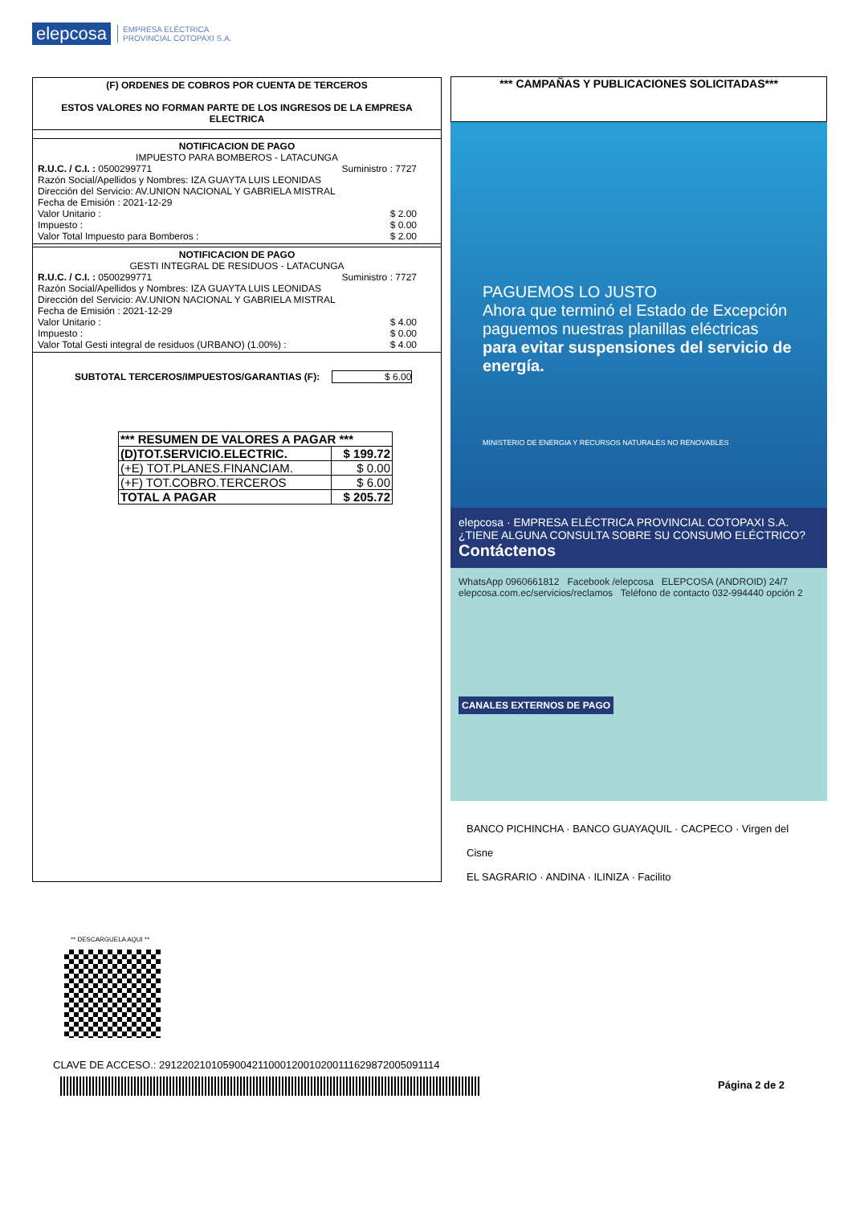elepcosa EMPRESA ELÉCTRICA
PROVINCIAL COTOPAXI S.A.
(F) ORDENES DE COBROS POR CUENTA DE TERCEROS
ESTOS VALORES NO FORMAN PARTE DE LOS INGRESOS DE LA EMPRESA ELECTRICA
NOTIFICACION DE PAGO
IMPUESTO PARA BOMBEROS - LATACUNGA
R.U.C. / C.I. : 0500299771 Suministro : 7727
Razón Social/Apellidos y Nombres: IZA GUAYTA LUIS LEONIDAS
Dirección del Servicio: AV.UNION NACIONAL Y GABRIELA MISTRAL
Fecha de Emisión : 2021-12-29
Valor Unitario : $ 2.00
Impuesto : $ 0.00
Valor Total Impuesto para Bomberos : $ 2.00
NOTIFICACION DE PAGO
GESTI INTEGRAL DE RESIDUOS - LATACUNGA
R.U.C. / C.I. : 0500299771 Suministro : 7727
Razón Social/Apellidos y Nombres: IZA GUAYTA LUIS LEONIDAS
Dirección del Servicio: AV.UNION NACIONAL Y GABRIELA MISTRAL
Fecha de Emisión : 2021-12-29
Valor Unitario : $ 4.00
Impuesto : $ 0.00
Valor Total Gesti integral de residuos (URBANO) (1.00%) : $ 4.00
SUBTOTAL TERCEROS/IMPUESTOS/GARANTIAS (F): $ 6.00
| *** RESUMEN DE VALORES A PAGAR *** | |
| --- | --- |
| (D)TOT.SERVICIO.ELECTRIC. | $ 199.72 |
| (+E) TOT.PLANES.FINANCIAM. | $ 0.00 |
| (+F) TOT.COBRO.TERCEROS | $ 6.00 |
| TOTAL A PAGAR | $ 205.72 |
*** CAMPAÑAS Y PUBLICACIONES SOLICITADAS***
PAGUEMOS LO JUSTO
Ahora que terminó el Estado de Excepción paguemos nuestras planillas eléctricas para evitar suspensiones del servicio de energía.
MINISTERIO DE ENERGIA Y RECURSOS NATURALES NO RENOVABLES
elepcosa · EMPRESA ELÉCTRICA PROVINCIAL COTOPAXI S.A.
¿TIENE ALGUNA CONSULTA SOBRE SU CONSUMO ELÉCTRICO? Contáctenos
WhatsApp 0960661812 Facebook /elepcosa ELEPCOSA (ANDROID) 24/7
elepcosa.com.ec/servicios/reclamos Teléfono de contacto 032-994440 opción 2
CANALES EXTERNOS DE PAGO
BANCO PICHINCHA · BANCO GUAYAQUIL · CACPECO · Virgen del Cisne
EL SAGRARIO · ANDINA · ILINIZA · Facilito
** DESCARGUELA AQUI **
CLAVE DE ACCESO.: 2912202101059004211000120010200111629872005091114
Página 2 de 2